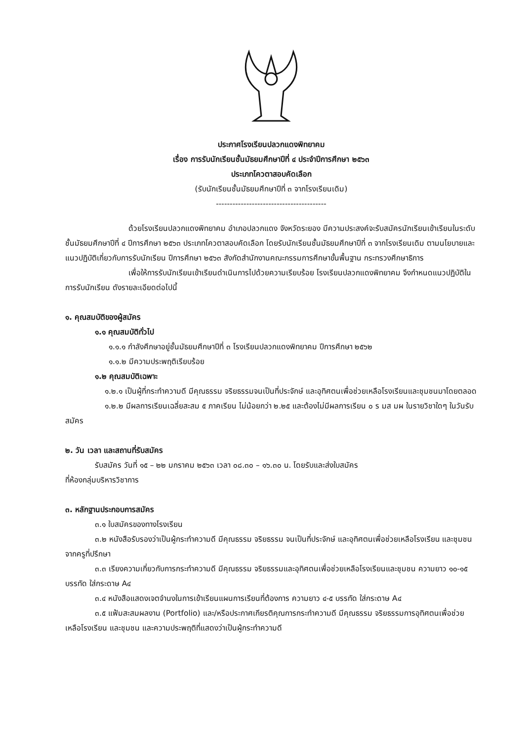ประกาศโรงเรียนปลวกแดงพิทยาคม
เรื่อง การรับนักเรียนชั้นมัธยมศึกษาปีที่ ๔ ประจำปีการศึกษา ๒๕๖๓
ประเภทโควตาสอบคัดเลือก
(รับนักเรียนชั้นมัธยมศึกษาปีที่ ๓ จากโรงเรียนเดิม)
----------------------------------------
ด้วยโรงเรียนปลวกแดงพิทยาคม อำเภอปลวกแดง จังหวัดระยอง มีความประสงค์จะรับสมัครนักเรียนเข้าเรียนในระดับชั้นมัธยมศึกษาปีที่ ๔ ปีการศึกษา ๒๕๖๓ ประเภทโควตาสอบคัดเลือก โดยรับนักเรียนชั้นมัธยมศึกษาปีที่ ๓ จากโรงเรียนเดิม ตามนโยบายและแนวปฏิบัติเกี่ยวกับการรับนักเรียน ปีการศึกษา ๒๕๖๓ สังกัดสำนักงานคณะกรรมการศึกษาขั้นพื้นฐาน กระทรวงศึกษาธิการ
เพื่อให้การรับนักเรียนเข้าเรียนดำเนินการไปด้วยความเรียบร้อย โรงเรียนปลวกแดงพิทยาคม จึงกำหนดแนวปฏิบัติในการรับนักเรียน ดังรายละเอียดต่อไปนี้
๑. คุณสมบัติของผู้สมัคร
๑.๑ คุณสมบัติทั่วไป
๑.๑.๑ กำลังศึกษาอยู่ชั้นมัธยมศึกษาปีที่ ๓ โรงเรียนปลวกแดงพิทยาคม ปีการศึกษา ๒๕๖๒
๑.๑.๒ มีความประพฤติเรียบร้อย
๑.๒ คุณสมบัติเฉพาะ
๑.๒.๑ เป็นผู้ที่กระทำความดี มีคุณธรรม จริยธรรมจนเป็นที่ประจักษ์ และอุทิศตนเพื่อช่วยเหลือโรงเรียนและชุมชนมาโดยตลอด
๑.๒.๒ มีผลการเรียนเฉลี่ยสะสม ๕ ภาคเรียน ไม่น้อยกว่า ๒.๒๕ และต้องไม่มีผลการเรียน ๐ ร มส มผ ในรายวิชาใดๆ ในวันรับสมัคร
๒. วัน เวลา และสถานที่รับสมัคร
รับสมัคร วันที่ ๑๕ – ๒๒ มกราคม ๒๕๖๓ เวลา ๐๘.๓๐ – ๑๖.๓๐ น. โดยรับและส่งใบสมัคร
ที่ห้องกลุ่มบริหารวิชาการ
๓. หลักฐานประกอบการสมัคร
๓.๑ ใบสมัครของทางโรงเรียน
๓.๒ หนังสือรับรองว่าเป็นผู้กระทำความดี มีคุณธรรม จริยธรรม จนเป็นที่ประจักษ์ และอุทิศตนเพื่อช่วยเหลือโรงเรียน และชุมชนจากครูที่ปรึกษา
๓.๓ เรียงความเกี่ยวกับการกระทำความดี มีคุณธรรม จริยธรรมและอุทิศตนเพื่อช่วยเหลือโรงเรียนและชุมชน ความยาว ๑๐-๑๕ บรรทัด ใส่กระดาษ A๔
๓.๔ หนังสือแสดงเจตจำนงในการเข้าเรียนแผนการเรียนที่ต้องการ ความยาว ๔-๕ บรรทัด ใส่กระดาษ A๔
๓.๕ แฟ้มสะสมผลงาน (Portfolio) และ/หรือประกาศเกียรติคุณการกระทำความดี มีคุณธรรม จริยธรรมการอุทิศตนเพื่อช่วยเหลือโรงเรียน และชุมชน และความประพฤติที่แสดงว่าเป็นผู้กระทำความดี